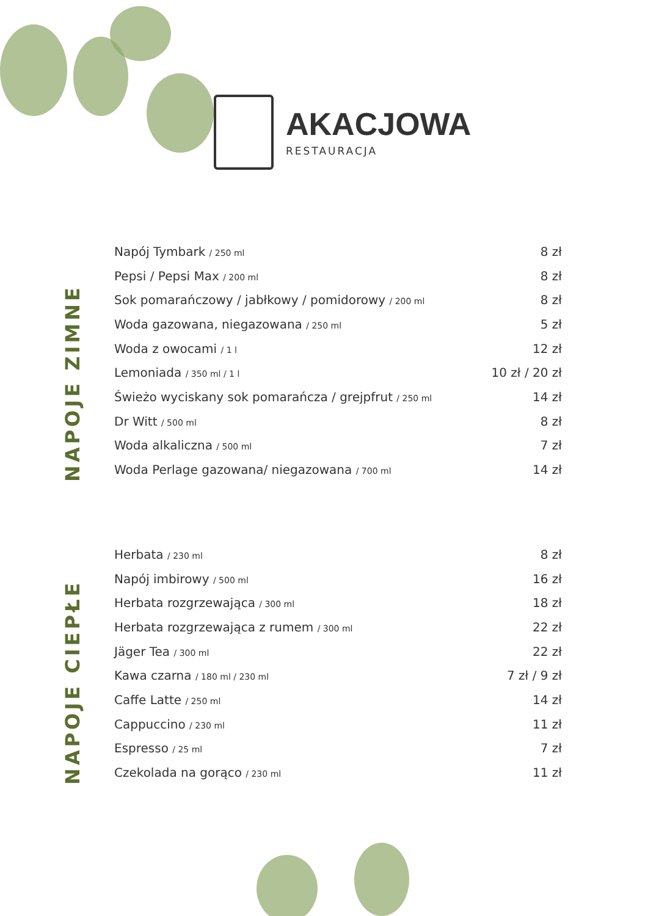AKACJOWA
RESTAURACJA
NAPOJE ZIMNE
| Napój Tymbark / 250 ml | 8 zł |
| Pepsi / Pepsi Max / 200 ml | 8 zł |
| Sok pomarańczowy / jabłkowy / pomidorowy / 200 ml | 8 zł |
| Woda gazowana, niegazowana / 250 ml | 5 zł |
| Woda z owocami / 1 l | 12 zł |
| Lemoniada / 350 ml / 1 l | 10 zł / 20 zł |
| Świeżo wyciskany sok pomarańcza / grejpfrut / 250 ml | 14 zł |
| Dr Witt / 500 ml | 8 zł |
| Woda alkaliczna / 500 ml | 7 zł |
| Woda Perlage gazowana/ niegazowana / 700 ml | 14 zł |
NAPOJE CIEPŁE
| Herbata / 230 ml | 8 zł |
| Napój imbirowy / 500 ml | 16 zł |
| Herbata rozgrzewająca / 300 ml | 18 zł |
| Herbata rozgrzewająca z rumem / 300 ml | 22 zł |
| Jäger Tea / 300 ml | 22 zł |
| Kawa czarna / 180 ml / 230 ml | 7 zł / 9 zł |
| Caffe Latte / 250 ml | 14 zł |
| Cappuccino / 230 ml | 11 zł |
| Espresso / 25 ml | 7 zł |
| Czekolada na gorąco / 230 ml | 11 zł |